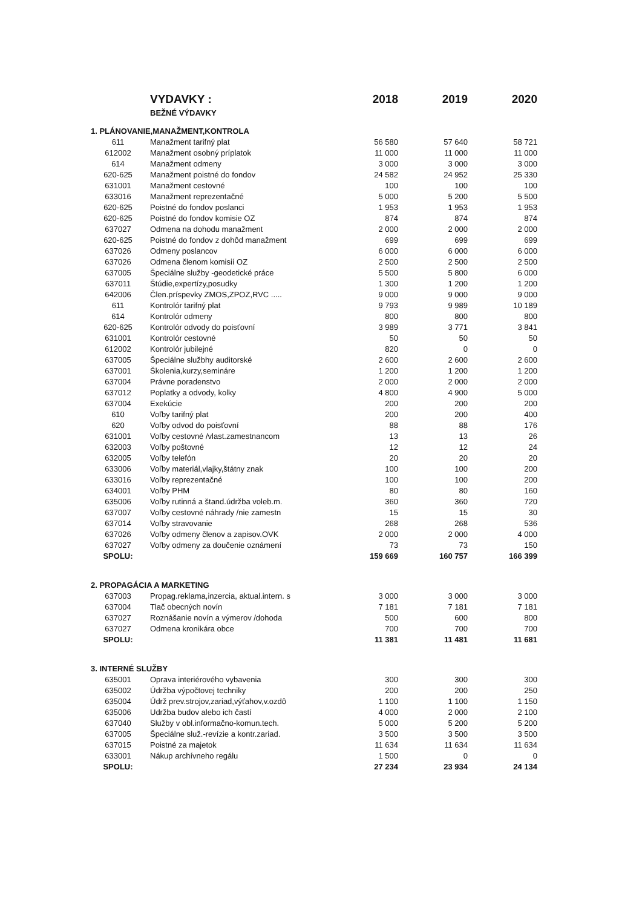| | VYDAVKY : | 2018 | 2019 | 2020 |
| | BEŽNÉ VÝDAVKY | | | |
| 1. PLÁNOVANIE,MANAŽMENT,KONTROLA | | | | |
| 611 | Manažment tarifný plat | 56 580 | 57 640 | 58 721 |
| 612002 | Manažment osobný príplatok | 11 000 | 11 000 | 11 000 |
| 614 | Manažment odmeny | 3 000 | 3 000 | 3 000 |
| 620-625 | Manažment poistné do fondov | 24 582 | 24 952 | 25 330 |
| 631001 | Manažment cestovné | 100 | 100 | 100 |
| 633016 | Manažment reprezentačné | 5 000 | 5 200 | 5 500 |
| 620-625 | Poistné do fondov poslanci | 1 953 | 1 953 | 1 953 |
| 620-625 | Poistné do fondov komisie OZ | 874 | 874 | 874 |
| 637027 | Odmena na dohodu manažment | 2 000 | 2 000 | 2 000 |
| 620-625 | Poistné do fondov z dohôd manažment | 699 | 699 | 699 |
| 637026 | Odmeny poslancov | 6 000 | 6 000 | 6 000 |
| 637026 | Odmena členom komisií OZ | 2 500 | 2 500 | 2 500 |
| 637005 | Špeciálne služby -geodetické práce | 5 500 | 5 800 | 6 000 |
| 637011 | Štúdie,expertízy,posudky | 1 300 | 1 200 | 1 200 |
| 642006 | Člen.príspevky ZMOS,ZPOZ,RVC ..... | 9 000 | 9 000 | 9 000 |
| 611 | Kontrolór tarifný plat | 9 793 | 9 989 | 10 189 |
| 614 | Kontrolór odmeny | 800 | 800 | 800 |
| 620-625 | Kontrolór odvody do poisťovní | 3 989 | 3 771 | 3 841 |
| 631001 | Kontrolór cestovné | 50 | 50 | 50 |
| 612002 | Kontrolór jubilejné | 820 | 0 | 0 |
| 637005 | Špeciálne službhy auditorské | 2 600 | 2 600 | 2 600 |
| 637001 | Školenia,kurzy,semináre | 1 200 | 1 200 | 1 200 |
| 637004 | Právne poradenstvo | 2 000 | 2 000 | 2 000 |
| 637012 | Poplatky a odvody, kolky | 4 800 | 4 900 | 5 000 |
| 637004 | Exekúcie | 200 | 200 | 200 |
| 610 | Voľby tarifný plat | 200 | 200 | 400 |
| 620 | Voľby odvod do poisťovní | 88 | 88 | 176 |
| 631001 | Voľby cestovné /vlast.zamestnancom | 13 | 13 | 26 |
| 632003 | Voľby poštovné | 12 | 12 | 24 |
| 632005 | Voľby telefón | 20 | 20 | 20 |
| 633006 | Voľby materiál,vlajky,štátny znak | 100 | 100 | 200 |
| 633016 | Voľby reprezentačné | 100 | 100 | 200 |
| 634001 | Voľby PHM | 80 | 80 | 160 |
| 635006 | Voľby rutinná a štand.údržba voleb.m. | 360 | 360 | 720 |
| 637007 | Voľby cestovné náhrady /nie zamestn | 15 | 15 | 30 |
| 637014 | Voľby stravovanie | 268 | 268 | 536 |
| 637026 | Voľby odmeny členov a zapisov.OVK | 2 000 | 2 000 | 4 000 |
| 637027 | Voľby odmeny za doučenie oznámení | 73 | 73 | 150 |
| SPOLU: | | 159 669 | 160 757 | 166 399 |
| 2. PROPAGÁCIA A MARKETING | | | | |
| 637003 | Propag.reklama,inzercia, aktual.intern. s | 3 000 | 3 000 | 3 000 |
| 637004 | Tlač obecných novín | 7 181 | 7 181 | 7 181 |
| 637027 | Roznášanie novín a výmerov /dohoda | 500 | 600 | 800 |
| 637027 | Odmena kronikára obce | 700 | 700 | 700 |
| SPOLU: | | 11 381 | 11 481 | 11 681 |
| 3. INTERNÉ SLUŽBY | | | | |
| 635001 | Oprava interiérového vybavenia | 300 | 300 | 300 |
| 635002 | Údržba výpočtovej techniky | 200 | 200 | 250 |
| 635004 | Údrž prev.strojov,zariad,výťahov,v.ozdô | 1 100 | 1 100 | 1 150 |
| 635006 | Udržba budov alebo ich častí | 4 000 | 2 000 | 2 100 |
| 637040 | Služby v obl.informačno-komun.tech. | 5 000 | 5 200 | 5 200 |
| 637005 | Špeciálne služ.-revízie a kontr.zariad. | 3 500 | 3 500 | 3 500 |
| 637015 | Poistné za majetok | 11 634 | 11 634 | 11 634 |
| 633001 | Nákup archívneho regálu | 1 500 | 0 | 0 |
| SPOLU: | | 27 234 | 23 934 | 24 134 |